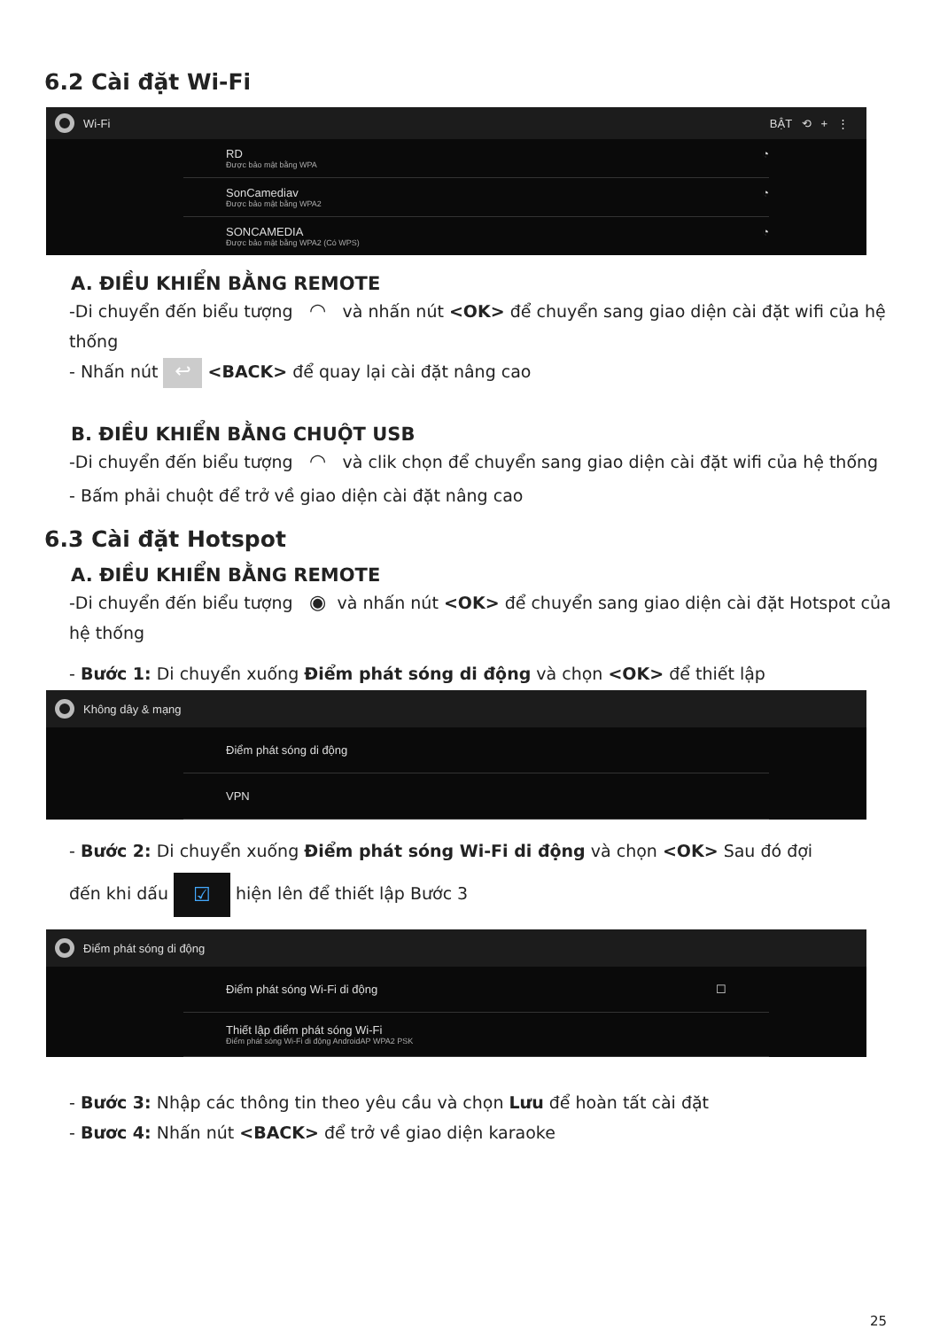6.2 Cài đặt Wi-Fi
Wi-Fi BẬT ⟲ + ⋮
RD
Được bảo mật bằng WPA
◔
SonCamediav
Được bảo mật bằng WPA2
◔
SONCAMEDIA
Được bảo mật bằng WPA2 (Có WPS)
◔
A. ĐIỀU KHIỂN BẰNG REMOTE
-Di chuyển đến biểu tượng ◠ và nhấn nút <OK> để chuyển sang giao diện cài đặt wifi của hệ thống
- Nhấn nút ↩ <BACK> để quay lại cài đặt nâng cao
B. ĐIỀU KHIỂN BẰNG CHUỘT USB
-Di chuyển đến biểu tượng ◠ và clik chọn để chuyển sang giao diện cài đặt wifi của hệ thống
- Bấm phải chuột để trở về giao diện cài đặt nâng cao
6.3 Cài đặt Hotspot
A. ĐIỀU KHIỂN BẰNG REMOTE
-Di chuyển đến biểu tượng ◉ và nhấn nút <OK> để chuyển sang giao diện cài đặt Hotspot của hệ thống
- Bước 1: Di chuyển xuống Điểm phát sóng di động và chọn <OK> để thiết lập
Không dây & mạng
Điểm phát sóng di động
VPN
- Bước 2: Di chuyển xuống Điểm phát sóng Wi-Fi di động và chọn <OK> Sau đó đợi
đến khi dấu ☑ hiện lên để thiết lập Bước 3
Điểm phát sóng di động
Điểm phát sóng Wi-Fi di động ☐
Thiết lập điểm phát sóng Wi-Fi
Điểm phát sóng Wi-Fi di động AndroidAP WPA2 PSK
- Bước 3: Nhập các thông tin theo yêu cầu và chọn Lưu để hoàn tất cài đặt
- Bươc 4: Nhấn nút <BACK> để trở về giao diện karaoke
25